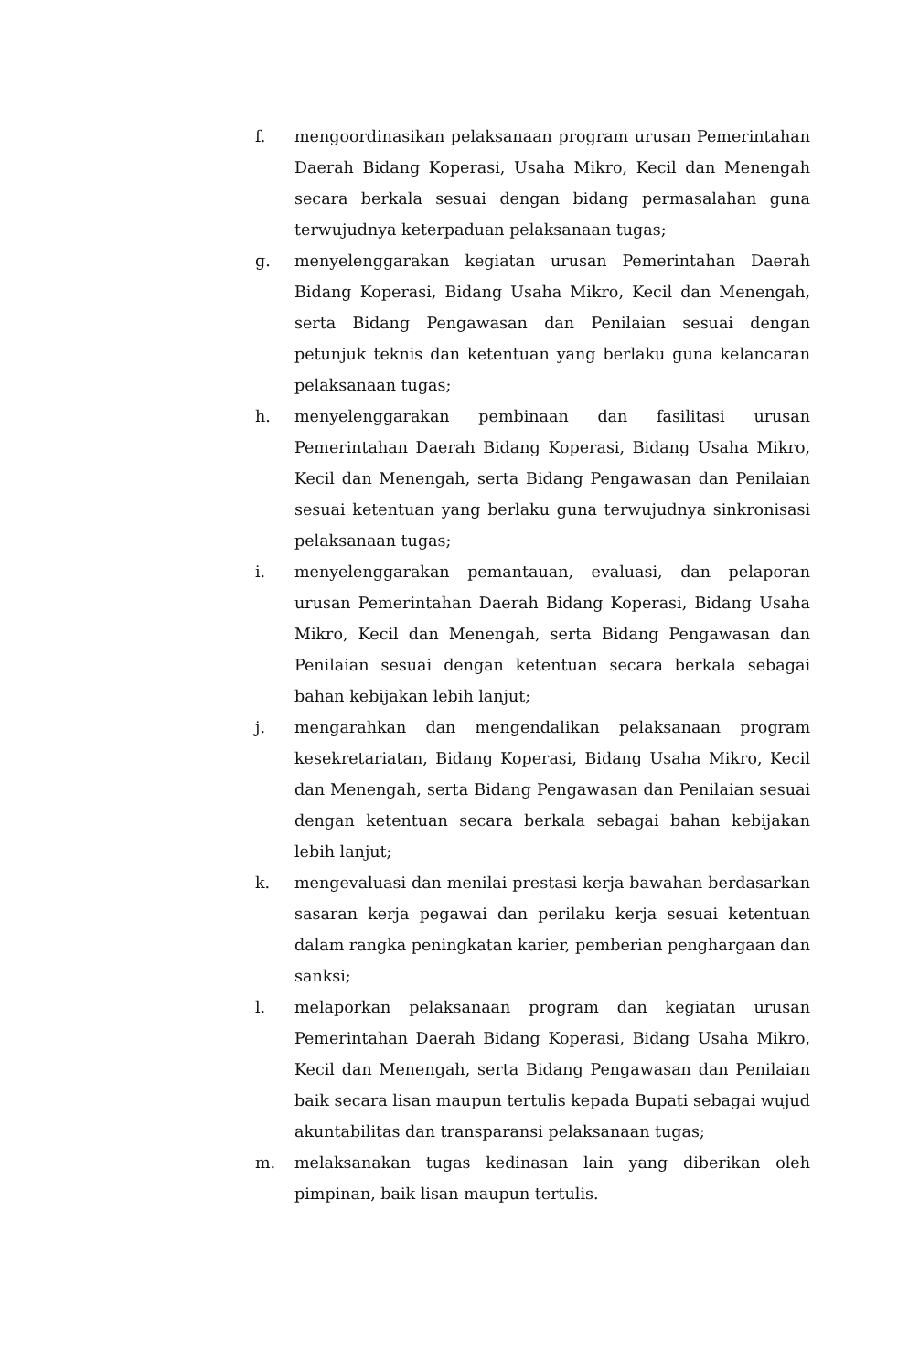f. mengoordinasikan pelaksanaan program urusan Pemerintahan Daerah Bidang Koperasi, Usaha Mikro, Kecil dan Menengah secara berkala sesuai dengan bidang permasalahan guna terwujudnya keterpaduan pelaksanaan tugas;
g. menyelenggarakan kegiatan urusan Pemerintahan Daerah Bidang Koperasi, Bidang Usaha Mikro, Kecil dan Menengah, serta Bidang Pengawasan dan Penilaian sesuai dengan petunjuk teknis dan ketentuan yang berlaku guna kelancaran pelaksanaan tugas;
h. menyelenggarakan pembinaan dan fasilitasi urusan Pemerintahan Daerah Bidang Koperasi, Bidang Usaha Mikro, Kecil dan Menengah, serta Bidang Pengawasan dan Penilaian sesuai ketentuan yang berlaku guna terwujudnya sinkronisasi pelaksanaan tugas;
i. menyelenggarakan pemantauan, evaluasi, dan pelaporan urusan Pemerintahan Daerah Bidang Koperasi, Bidang Usaha Mikro, Kecil dan Menengah, serta Bidang Pengawasan dan Penilaian sesuai dengan ketentuan secara berkala sebagai bahan kebijakan lebih lanjut;
j. mengarahkan dan mengendalikan pelaksanaan program kesekretariatan, Bidang Koperasi, Bidang Usaha Mikro, Kecil dan Menengah, serta Bidang Pengawasan dan Penilaian sesuai dengan ketentuan secara berkala sebagai bahan kebijakan lebih lanjut;
k. mengevaluasi dan menilai prestasi kerja bawahan berdasarkan sasaran kerja pegawai dan perilaku kerja sesuai ketentuan dalam rangka peningkatan karier, pemberian penghargaan dan sanksi;
l. melaporkan pelaksanaan program dan kegiatan urusan Pemerintahan Daerah Bidang Koperasi, Bidang Usaha Mikro, Kecil dan Menengah, serta Bidang Pengawasan dan Penilaian baik secara lisan maupun tertulis kepada Bupati sebagai wujud akuntabilitas dan transparansi pelaksanaan tugas;
m. melaksanakan tugas kedinasan lain yang diberikan oleh pimpinan, baik lisan maupun tertulis.